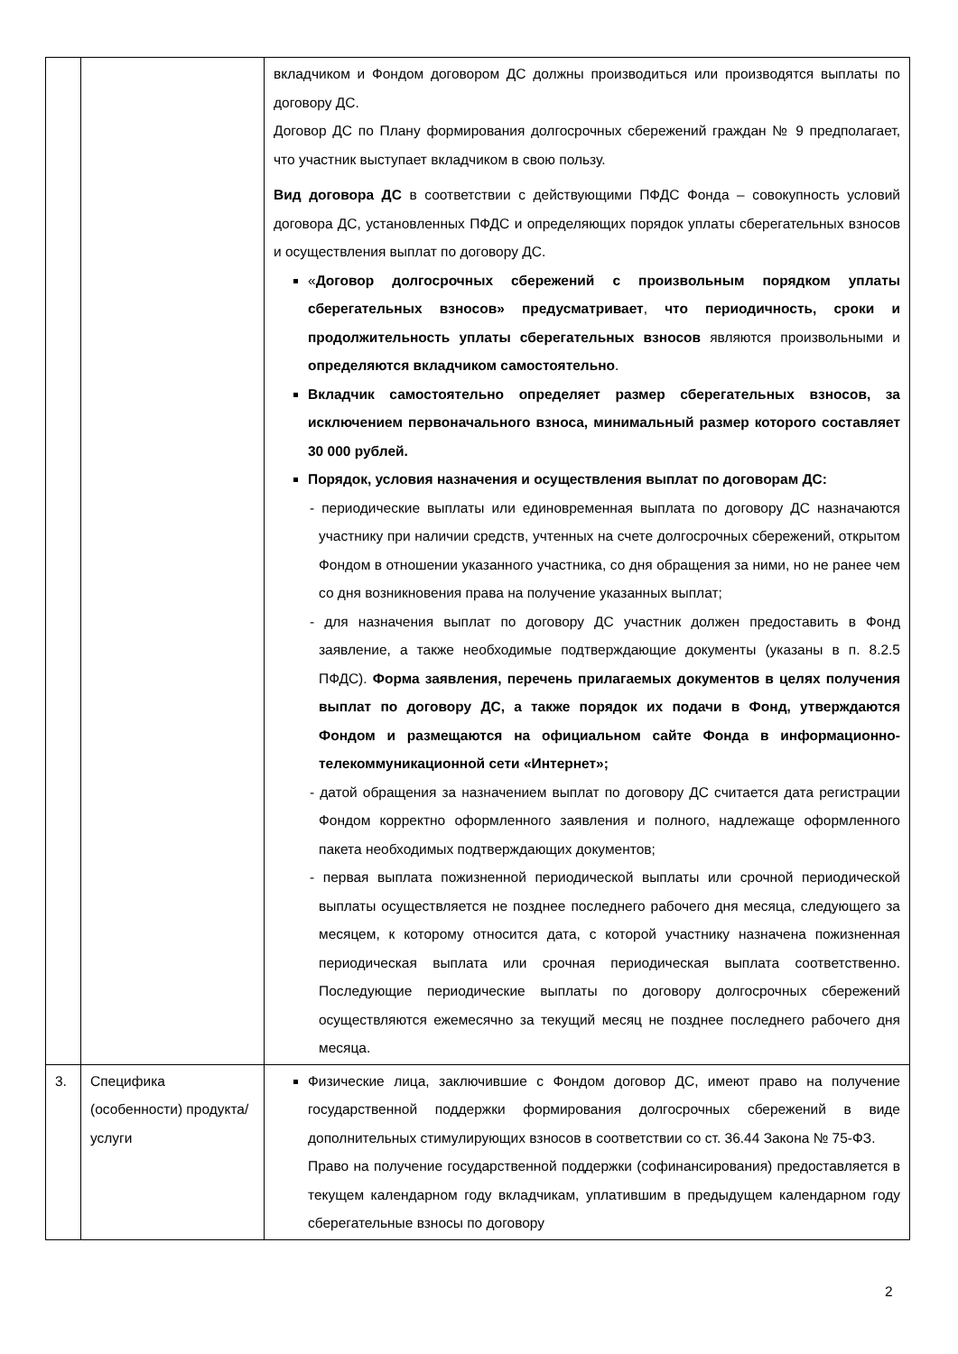| | | вкладчиком и Фондом договором ДС должны производиться или производятся выплаты по договору ДС. Договор ДС по Плану формирования долгосрочных сбережений граждан № 9 предполагает, что участник выступает вкладчиком в свою пользу. Вид договора ДС в соответствии с действующими ПФДС Фонда – совокупность условий договора ДС, установленных ПФДС и определяющих порядок уплаты сберегательных взносов и осуществления выплат по договору ДС. « Договор долгосрочных сбережений с произвольным порядком уплаты сберегательных взносов» предусматривает , что периодичность, сроки и продолжительность уплаты сберегательных взносов являются произвольными и определяются вкладчиком самостоятельно . Вкладчик самостоятельно определяет размер сберегательных взносов, за исключением первоначального взноса, минимальный размер которого составляет 30 000 рублей. Порядок, условия назначения и осуществления выплат по договорам ДС: - периодические выплаты или единовременная выплата по договору ДС назначаются участнику при наличии средств, учтенных на счете долгосрочных сбережений, открытом Фондом в отношении указанного участника, со дня обращения за ними, но не ранее чем со дня возникновения права на получение указанных выплат; - для назначения выплат по договору ДС участник должен предоставить в Фонд заявление, а также необходимые подтверждающие документы (указаны в п. 8.2.5 ПФДС). Форма заявления, перечень прилагаемых документов в целях получения выплат по договору ДС, а также порядок их подачи в Фонд, утверждаются Фондом и размещаются на официальном сайте Фонда в информационно-телекоммуникационной сети «Интернет»; - датой обращения за назначением выплат по договору ДС считается дата регистрации Фондом корректно оформленного заявления и полного, надлежаще оформленного пакета необходимых подтверждающих документов; - первая выплата пожизненной периодической выплаты или срочной периодической выплаты осуществляется не позднее последнего рабочего дня месяца, следующего за месяцем, к которому относится дата, с которой участнику назначена пожизненная периодическая выплата или срочная периодическая выплата соответственно. Последующие периодические выплаты по договору долгосрочных сбережений осуществляются ежемесячно за текущий месяц не позднее последнего рабочего дня месяца. |
| 3. | Специфика (особенности) продукта/услуги | Физические лица, заключившие с Фондом договор ДС, имеют право на получение государственной поддержки формирования долгосрочных сбережений в виде дополнительных стимулирующих взносов в соответствии со ст. 36.44 Закона № 75-ФЗ. Право на получение государственной поддержки (софинансирования) предоставляется в текущем календарном году вкладчикам, уплатившим в предыдущем календарном году сберегательные взносы по договору |
2